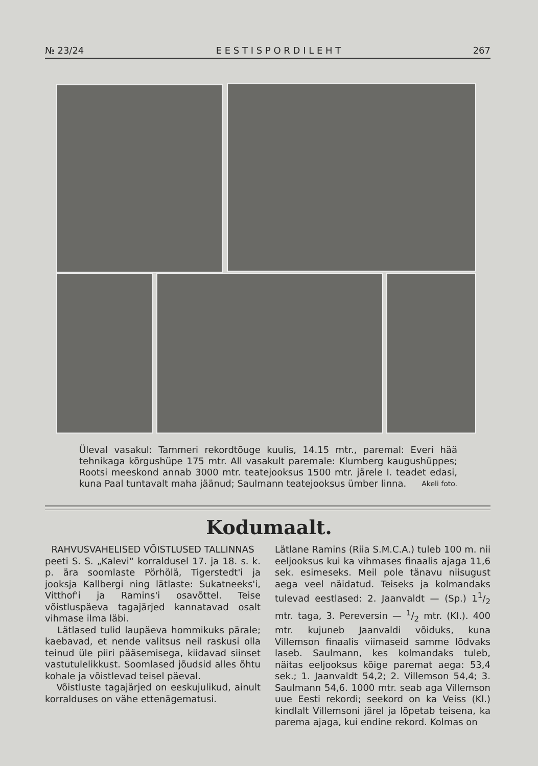№ 23/24 E E S T I S P O R D I L E H T 267
Üleval vasakul: Tammeri rekordtõuge kuulis, 14.15 mtr., paremal: Everi hää tehnikaga kõrgushüpe 175 mtr. All vasakult paremale: Klumberg kaugushüppes; Rootsi meeskond annab 3000 mtr. teatejooksus 1500 mtr. järele I. teadet edasi, kuna Paal tuntavalt maha jäänud; Saulmann teatejooksus ümber linna. Akeli foto.
Kodumaalt.
RAHVUSVAHELISED VÕISTLUSED TALLINNAS
peeti S. S. „Kalevi“ korraldusel 17. ja 18. s. k. p. ära soomlaste Pörhölä, Tigerstedt'i ja jooksja Kallbergi ning lätlaste: Sukatneeks'i, Vitthof'i ja Ramins'i osavõttel. Teise võistluspäeva tagajärjed kannatavad osalt vihmase ilma läbi.
Lätlased tulid laupäeva hommikuks pärale; kaebavad, et nende valitsus neil raskusi olla teinud üle piiri pääsemisega, kiidavad siinset vastutulelikkust. Soomlased jõudsid alles õhtu kohale ja võistlevad teisel päeval.
Võistluste tagajärjed on eeskujulikud, ainult korralduses on vähe ettenägematusi.
Lätlane Ramins (Riia S.M.C.A.) tuleb 100 m. nii eeljooksus kui ka vihmases finaalis ajaga 11,6 sek. esimeseks. Meil pole tänavu niisugust aega veel näidatud. Teiseks ja kolmandaks tulevad eestlased: 2. Jaanvaldt — (Sp.) 11/2 mtr. taga, 3. Pereversin — 1/2 mtr. (Kl.). 400 mtr. kujuneb Jaanvaldi võiduks, kuna Villemson finaalis viimaseid samme lõdvaks laseb. Saulmann, kes kolmandaks tuleb, näitas eeljooksus kõige paremat aega: 53,4 sek.; 1. Jaanvaldt 54,2; 2. Villemson 54,4; 3. Saulmann 54,6. 1000 mtr. seab aga Villemson uue Eesti rekordi; seekord on ka Veiss (Kl.) kindlalt Villemsoni järel ja lõpetab teisena, ka parema ajaga, kui endine rekord. Kolmas on